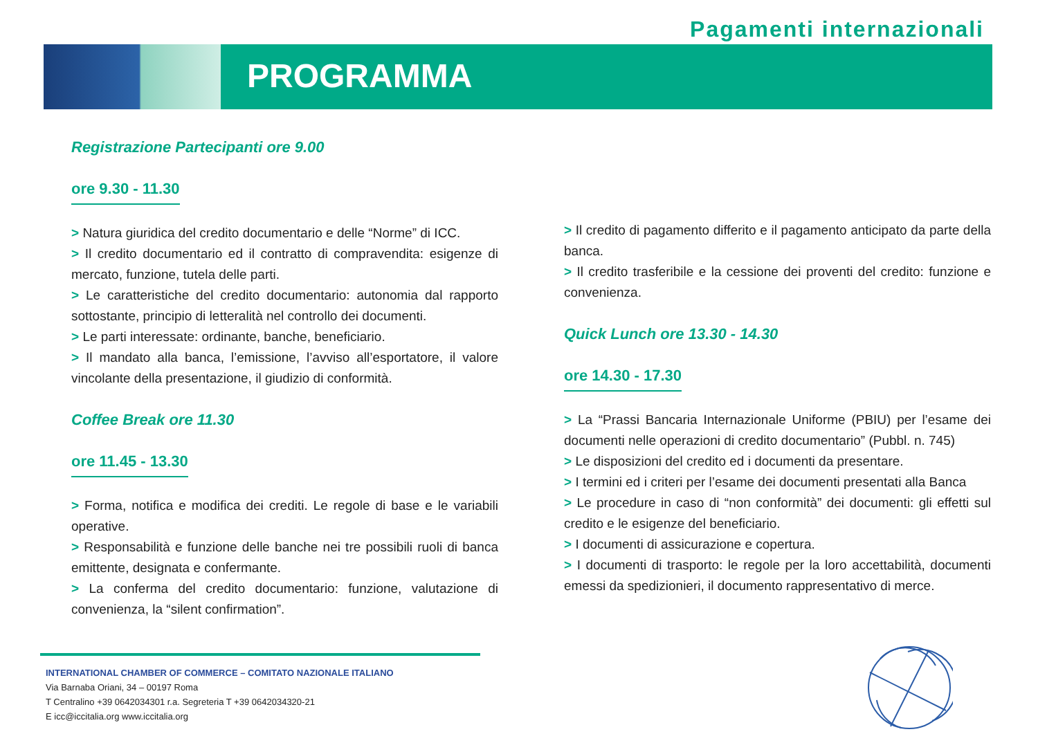Pagamenti internazionali
PROGRAMMA
Registrazione Partecipanti ore 9.00
ore 9.30 - 11.30
> Natura giuridica del credito documentario e delle “Norme” di ICC.
> Il credito documentario ed il contratto di compravendita: esigenze di mercato, funzione, tutela delle parti.
> Le caratteristiche del credito documentario: autonomia dal rapporto sottostante, principio di letteralità nel controllo dei documenti.
> Le parti interessate: ordinante, banche, beneficiario.
> Il mandato alla banca, l’emissione, l’avviso all’esportatore, il valore vincolante della presentazione, il giudizio di conformità.
Coffee Break ore 11.30
ore 11.45 - 13.30
> Forma, notifica e modifica dei crediti. Le regole di base e le variabili operative.
> Responsabilità e funzione delle banche nei tre possibili ruoli di banca emittente, designata e confermante.
> La conferma del credito documentario: funzione, valutazione di convenienza, la “silent confirmation”.
> Il credito di pagamento differito e il pagamento anticipato da parte della banca.
> Il credito trasferibile e la cessione dei proventi del credito: funzione e convenienza.
Quick Lunch ore 13.30 - 14.30
ore 14.30 - 17.30
> La “Prassi Bancaria Internazionale Uniforme (PBIU) per l’esame dei documenti nelle operazioni di credito documentario” (Pubbl. n. 745)
> Le disposizioni del credito ed i documenti da presentare.
> I termini ed i criteri per l’esame dei documenti presentati alla Banca
> Le procedure in caso di “non conformità” dei documenti: gli effetti sul credito e le esigenze del beneficiario.
> I documenti di assicurazione e copertura.
> I documenti di trasporto: le regole per la loro accettabilità, documenti emessi da spedizionieri, il documento rappresentativo di merce.
INTERNATIONAL CHAMBER OF COMMERCE – COMITATO NAZIONALE ITALIANO
Via Barnaba Oriani, 34 – 00197 Roma
T Centralino +39 0642034301 r.a. Segreteria T +39 0642034320-21
E icc@iccitalia.org www.iccitalia.org